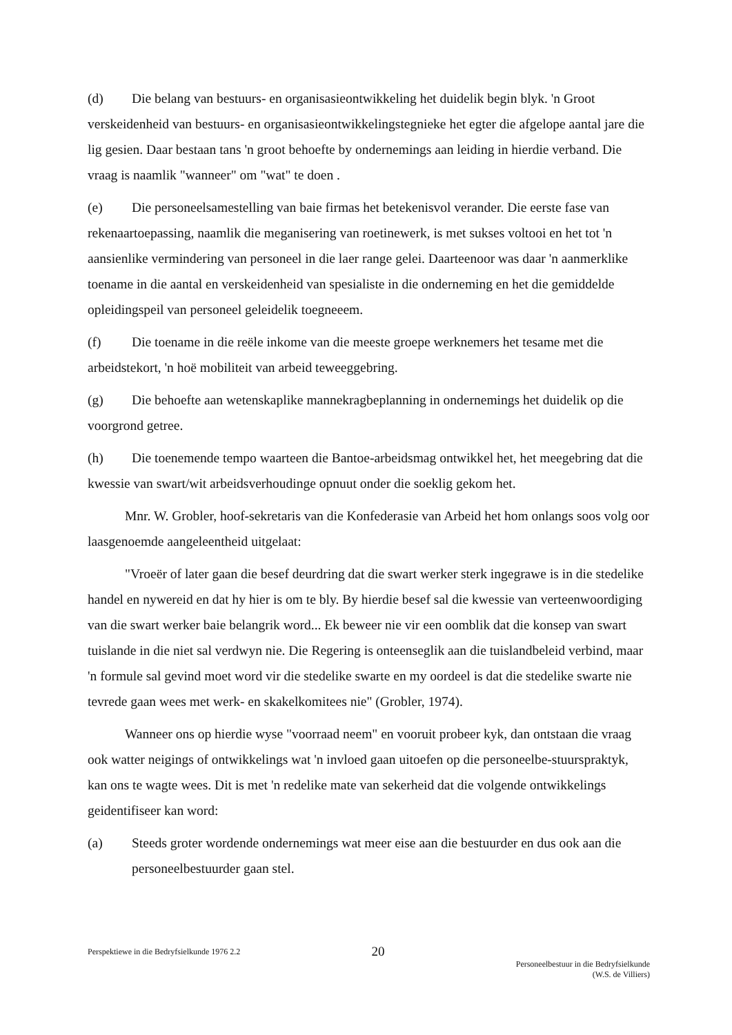(d) Die belang van bestuurs- en organisasieontwikkeling het duidelik begin blyk. 'n Groot verskeidenheid van bestuurs- en organisasieontwikkelingstegnieke het egter die afgelope aantal jare die lig gesien. Daar bestaan tans 'n groot behoefte by ondernemings aan leiding in hierdie verband. Die vraag is naamlik "wanneer" om "wat" te doen .
(e) Die personeelsamestelling van baie firmas het betekenisvol verander. Die eerste fase van rekenaartoepassing, naamlik die meganisering van roetinewerk, is met sukses voltooi en het tot 'n aansienlike vermindering van personeel in die laer range gelei. Daarteenoor was daar 'n aanmerklike toename in die aantal en verskeidenheid van spesialiste in die onderneming en het die gemiddelde opleidingspeil van personeel geleidelik toegneeem.
(f) Die toename in die reële inkome van die meeste groepe werknemers het tesame met die arbeidstekort, 'n hoë mobiliteit van arbeid teweeggebring.
(g) Die behoefte aan wetenskaplike mannekragbeplanning in ondernemings het duidelik op die voorgrond getree.
(h) Die toenemende tempo waarteen die Bantoe-arbeidsmag ontwikkel het, het meegebring dat die kwessie van swart/wit arbeidsverhoudinge opnuut onder die soeklig gekom het.
Mnr. W. Grobler, hoof-sekretaris van die Konfederasie van Arbeid het hom onlangs soos volg oor laasgenoemde aangeleentheid uitgelaat:
"Vroeër of later gaan die besef deurdring dat die swart werker sterk ingegrawe is in die stedelike handel en nywereid en dat hy hier is om te bly. By hierdie besef sal die kwessie van verteenwoordiging van die swart werker baie belangrik word... Ek beweer nie vir een oomblik dat die konsep van swart tuislande in die niet sal verdwyn nie. Die Regering is onteenseglik aan die tuislandbeleid verbind, maar 'n formule sal gevind moet word vir die stedelike swarte en my oordeel is dat die stedelike swarte nie tevrede gaan wees met werk- en skakelkomitees nie" (Grobler, 1974).
Wanneer ons op hierdie wyse "voorraad neem" en vooruit probeer kyk, dan ontstaan die vraag ook watter neigings of ontwikkelings wat 'n invloed gaan uitoefen op die personeelbe-stuurspraktyk, kan ons te wagte wees. Dit is met 'n redelike mate van sekerheid dat die volgende ontwikkelings geidentifiseer kan word:
(a) Steeds groter wordende ondernemings wat meer eise aan die bestuurder en dus ook aan die personeelbestuurder gaan stel.
Perspektiewe in die Bedryfsielkunde 1976 2.2
20
Personeelbestuur in die Bedryfsielkunde
(W.S. de Villiers)